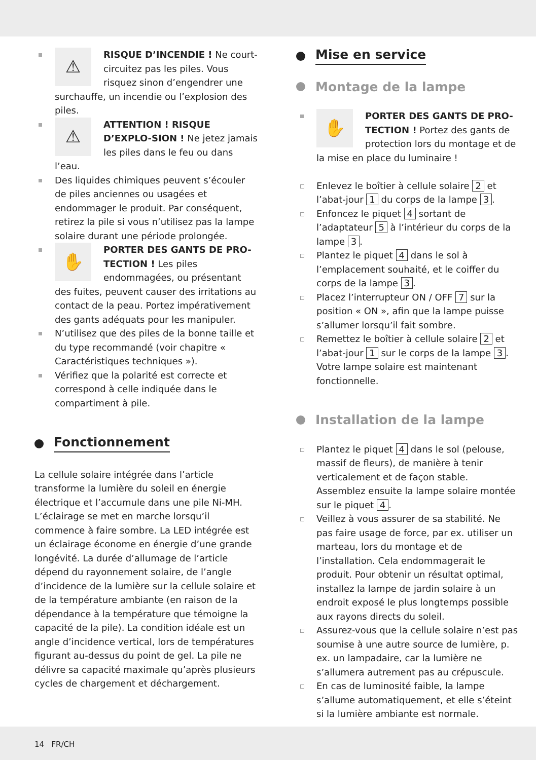⚠
RISQUE D’INCENDIE ! Ne court-circuitez pas les piles. Vous risquez sinon d’engendrer une surchauffe, un incendie ou l’explosion des piles.
⚠
ATTENTION ! RISQUE D’EXPLO-SION ! Ne jetez jamais les piles dans le feu ou dans l’eau.
Des liquides chimiques peuvent s’écouler de piles anciennes ou usagées et endommager le produit. Par conséquent, retirez la pile si vous n’utilisez pas la lampe solaire durant une période prolongée.
✋
PORTER DES GANTS DE PRO-TECTION ! Les piles endommagées, ou présentant des fuites, peuvent causer des irritations au contact de la peau. Portez impérativement des gants adéquats pour les manipuler.
N’utilisez que des piles de la bonne taille et du type recommandé (voir chapitre « Caractéristiques techniques »).
Vérifiez que la polarité est correcte et correspond à celle indiquée dans le compartiment à pile.
Fonctionnement
La cellule solaire intégrée dans l’article transforme la lumière du soleil en énergie électrique et l’accumule dans une pile Ni-MH. L’éclairage se met en marche lorsqu’il commence à faire sombre. La LED intégrée est un éclairage économe en énergie d’une grande longévité. La durée d’allumage de l’article dépend du rayonnement solaire, de l’angle d’incidence de la lumière sur la cellule solaire et de la température ambiante (en raison de la dépendance à la température que témoigne la capacité de la pile). La condition idéale est un angle d’incidence vertical, lors de températures figurant au-dessus du point de gel. La pile ne délivre sa capacité maximale qu’après plusieurs cycles de chargement et déchargement.
Mise en service
Montage de la lampe
✋
PORTER DES GANTS DE PRO-TECTION ! Portez des gants de protection lors du montage et de la mise en place du luminaire !
Enlevez le boîtier à cellule solaire 2 et l’abat-jour 1 du corps de la lampe 3.
Enfoncez le piquet 4 sortant de l’adaptateur 5 à l’intérieur du corps de la lampe 3.
Plantez le piquet 4 dans le sol à l’emplacement souhaité, et le coiffer du corps de la lampe 3.
Placez l’interrupteur ON / OFF 7 sur la position « ON », afin que la lampe puisse s’allumer lorsqu’il fait sombre.
Remettez le boîtier à cellule solaire 2 et l’abat-jour 1 sur le corps de la lampe 3. Votre lampe solaire est maintenant fonctionnelle.
Installation de la lampe
Plantez le piquet 4 dans le sol (pelouse, massif de fleurs), de manière à tenir verticalement et de façon stable. Assemblez ensuite la lampe solaire montée sur le piquet 4.
Veillez à vous assurer de sa stabilité. Ne pas faire usage de force, par ex. utiliser un marteau, lors du montage et de l’installation. Cela endommagerait le produit. Pour obtenir un résultat optimal, installez la lampe de jardin solaire à un endroit exposé le plus longtemps possible aux rayons directs du soleil.
Assurez-vous que la cellule solaire n’est pas soumise à une autre source de lumière, p. ex. un lampadaire, car la lumière ne s’allumera autrement pas au crépuscule.
En cas de luminosité faible, la lampe s’allume automatiquement, et elle s’éteint si la lumière ambiante est normale.
14 FR/CH